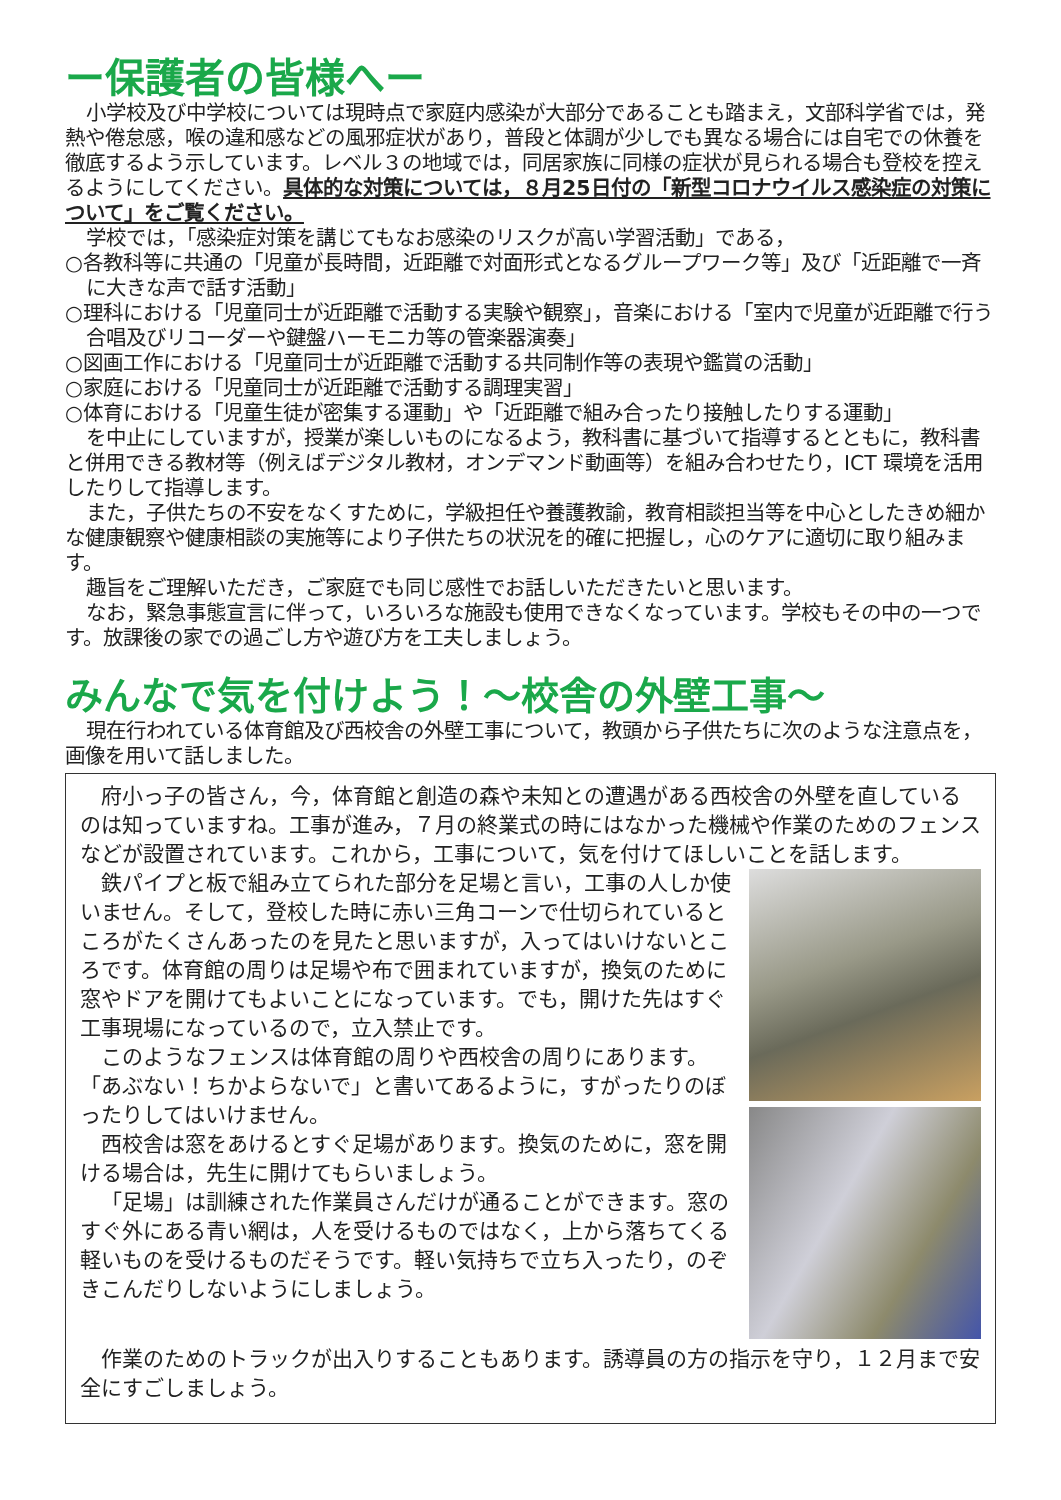ー保護者の皆様へー
小学校及び中学校については現時点で家庭内感染が大部分であることも踏まえ，文部科学省では，発熱や倦怠感，喉の違和感などの風邪症状があり，普段と体調が少しでも異なる場合には自宅での休養を徹底するよう示しています。レベル３の地域では，同居家族に同様の症状が見られる場合も登校を控えるようにしてください。具体的な対策については，８月25日付の「新型コロナウイルス感染症の対策について」をご覧ください。
学校では，「感染症対策を講じてもなお感染のリスクが高い学習活動」である，
○各教科等に共通の「児童が長時間，近距離で対面形式となるグループワーク等」及び「近距離で一斉に大きな声で話す活動」
○理科における「児童同士が近距離で活動する実験や観察」，音楽における「室内で児童が近距離で行う合唱及びリコーダーや鍵盤ハーモニカ等の管楽器演奏」
○図画工作における「児童同士が近距離で活動する共同制作等の表現や鑑賞の活動」
○家庭における「児童同士が近距離で活動する調理実習」
○体育における「児童生徒が密集する運動」や「近距離で組み合ったり接触したりする運動」
を中止にしていますが，授業が楽しいものになるよう，教科書に基づいて指導するとともに，教科書と併用できる教材等（例えばデジタル教材，オンデマンド動画等）を組み合わせたり，ICT 環境を活用したりして指導します。
また，子供たちの不安をなくすために，学級担任や養護教諭，教育相談担当等を中心としたきめ細かな健康観察や健康相談の実施等により子供たちの状況を的確に把握し，心のケアに適切に取り組みます。
趣旨をご理解いただき，ご家庭でも同じ感性でお話しいただきたいと思います。
なお，緊急事態宣言に伴って，いろいろな施設も使用できなくなっています。学校もその中の一つです。放課後の家での過ごし方や遊び方を工夫しましょう。
みんなで気を付けよう！～校舎の外壁工事～
現在行われている体育館及び西校舎の外壁工事について，教頭から子供たちに次のような注意点を，画像を用いて話しました。
府小っ子の皆さん，今，体育館と創造の森や未知との遭遇がある西校舎の外壁を直しているのは知っていますね。工事が進み，７月の終業式の時にはなかった機械や作業のためのフェンスなどが設置されています。これから，工事について，気を付けてほしいことを話します。
鉄パイプと板で組み立てられた部分を足場と言い，工事の人しか使いません。そして，登校した時に赤い三角コーンで仕切られているところがたくさんあったのを見たと思いますが，入ってはいけないところです。体育館の周りは足場や布で囲まれていますが，換気のために窓やドアを開けてもよいことになっています。でも，開けた先はすぐ工事現場になっているので，立入禁止です。
このようなフェンスは体育館の周りや西校舎の周りにあります。「あぶない！ちかよらないで」と書いてあるように，すがったりのぼったりしてはいけません。
西校舎は窓をあけるとすぐ足場があります。換気のために，窓を開ける場合は，先生に開けてもらいましょう。
「足場」は訓練された作業員さんだけが通ることができます。窓のすぐ外にある青い網は，人を受けるものではなく，上から落ちてくる軽いものを受けるものだそうです。軽い気持ちで立ち入ったり，のぞきこんだりしないようにしましょう。
作業のためのトラックが出入りすることもあります。誘導員の方の指示を守り，１２月まで安全にすごしましょう。